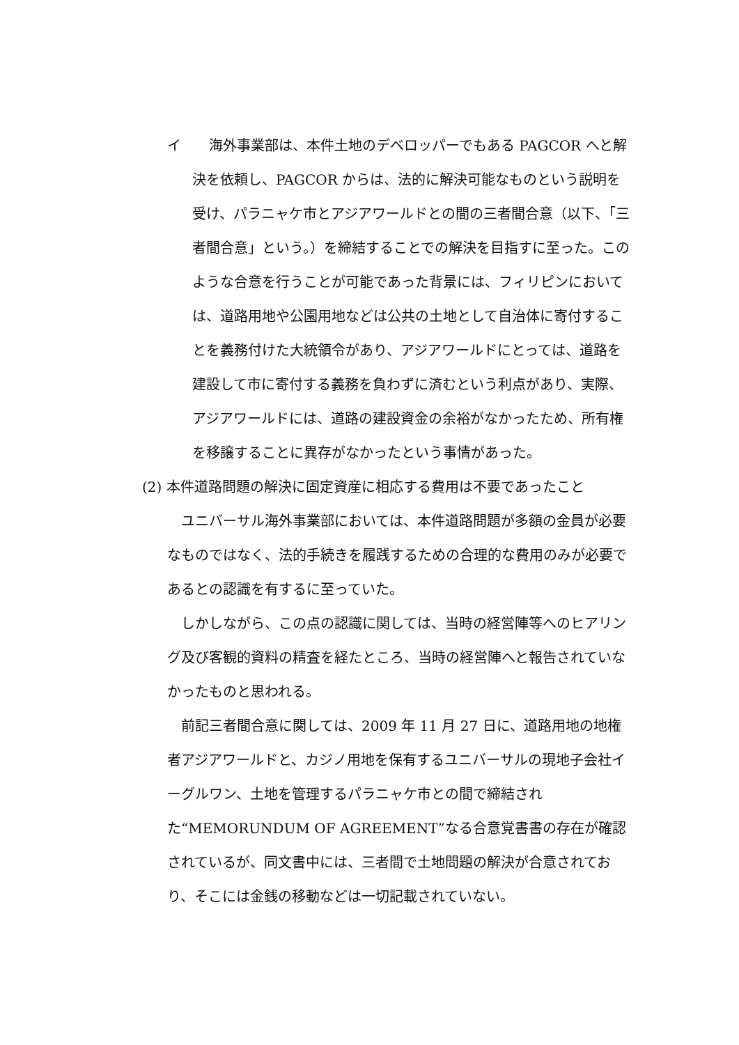イ　　海外事業部は、本件土地のデベロッパーでもある PAGCOR へと解決を依頼し、PAGCOR からは、法的に解決可能なものという説明を受け、パラニャケ市とアジアワールドとの間の三者間合意（以下、「三者間合意」という。）を締結することでの解決を目指すに至った。このような合意を行うことが可能であった背景には、フィリピンにおいては、道路用地や公園用地などは公共の土地として自治体に寄付することを義務付けた大統領令があり、アジアワールドにとっては、道路を建設して市に寄付する義務を負わずに済むという利点があり、実際、アジアワールドには、道路の建設資金の余裕がなかったため、所有権を移譲することに異存がなかったという事情があった。
(2) 本件道路問題の解決に固定資産に相応する費用は不要であったこと
ユニバーサル海外事業部においては、本件道路問題が多額の金員が必要なものではなく、法的手続きを履践するための合理的な費用のみが必要であるとの認識を有するに至っていた。
しかしながら、この点の認識に関しては、当時の経営陣等へのヒアリング及び客観的資料の精査を経たところ、当時の経営陣へと報告されていなかったものと思われる。
前記三者間合意に関しては、2009 年 11 月 27 日に、道路用地の地権者アジアワールドと、カジノ用地を保有するユニバーサルの現地子会社イーグルワン、土地を管理するパラニャケ市との間で締結された“MEMORUNDUM OF AGREEMENT”なる合意覚書書の存在が確認されているが、同文書中には、三者間で土地問題の解決が合意されており、そこには金銭の移動などは一切記載されていない。